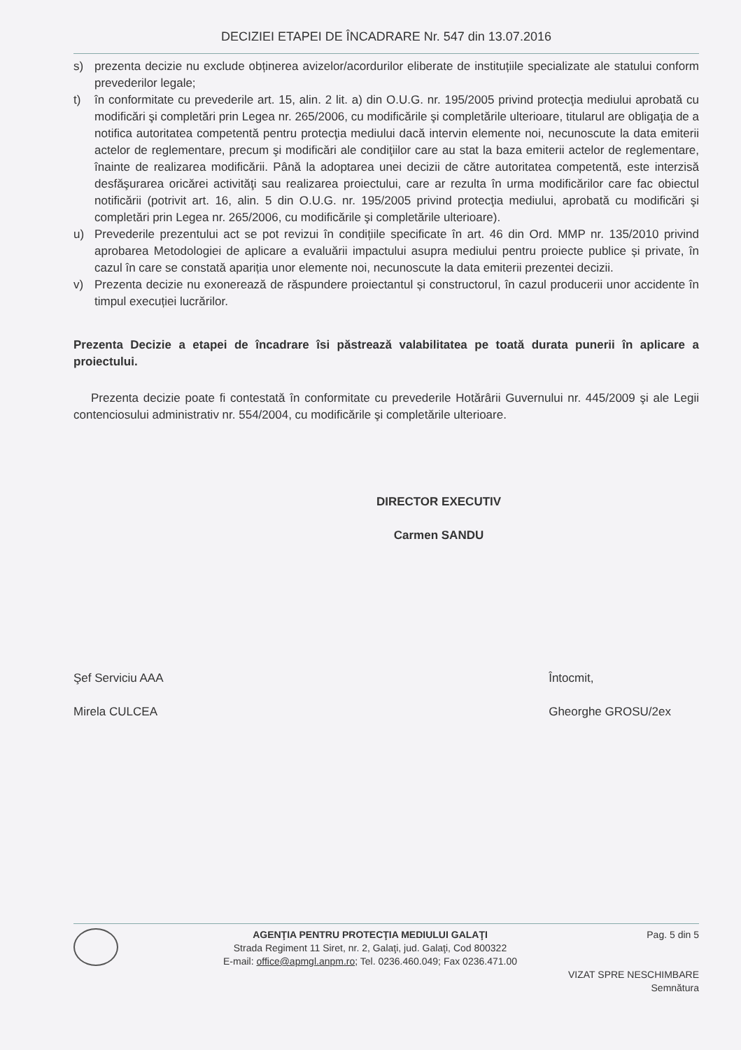DECIZIEI ETAPEI DE ÎNCADRARE Nr. 547 din 13.07.2016
s) prezenta decizie nu exclude obținerea avizelor/acordurilor eliberate de instituțiile specializate ale statului conform prevederilor legale;
t) în conformitate cu prevederile art. 15, alin. 2 lit. a) din O.U.G. nr. 195/2005 privind protecţia mediului aprobată cu modificări şi completări prin Legea nr. 265/2006, cu modificările şi completările ulterioare, titularul are obligaţia de a notifica autoritatea competentă pentru protecţia mediului dacă intervin elemente noi, necunoscute la data emiterii actelor de reglementare, precum şi modificări ale condiţiilor care au stat la baza emiterii actelor de reglementare, înainte de realizarea modificării. Până la adoptarea unei decizii de către autoritatea competentă, este interzisă desfăşurarea oricărei activităţi sau realizarea proiectului, care ar rezulta în urma modificărilor care fac obiectul notificării (potrivit art. 16, alin. 5 din O.U.G. nr. 195/2005 privind protecţia mediului, aprobată cu modificări şi completări prin Legea nr. 265/2006, cu modificările şi completările ulterioare).
u) Prevederile prezentului act se pot revizui în condițiile specificate în art. 46 din Ord. MMP nr. 135/2010 privind aprobarea Metodologiei de aplicare a evaluării impactului asupra mediului pentru proiecte publice și private, în cazul în care se constată apariția unor elemente noi, necunoscute la data emiterii prezentei decizii.
v) Prezenta decizie nu exonerează de răspundere proiectantul și constructorul, în cazul producerii unor accidente în timpul execuției lucrărilor.
Prezenta Decizie a etapei de încadrare îsi păstrează valabilitatea pe toată durata punerii în aplicare a proiectului.
Prezenta decizie poate fi contestată în conformitate cu prevederile Hotărârii Guvernului nr. 445/2009 şi ale Legii contenciosului administrativ nr. 554/2004, cu modificările şi completările ulterioare.
DIRECTOR EXECUTIV
Carmen SANDU
Şef Serviciu AAA
Mirela CULCEA
Întocmit,
Gheorghe GROSU/2ex
AGENŢIA PENTRU PROTECŢIA MEDIULUI GALAŢI
Strada Regiment 11 Siret, nr. 2, Galaţi, jud. Galaţi, Cod 800322
E-mail: office@apmgl.anpm.ro; Tel. 0236.460.049; Fax 0236.471.00
Pag. 5 din 5
VIZAT SPRE NESCHIMBARE
Semnătura